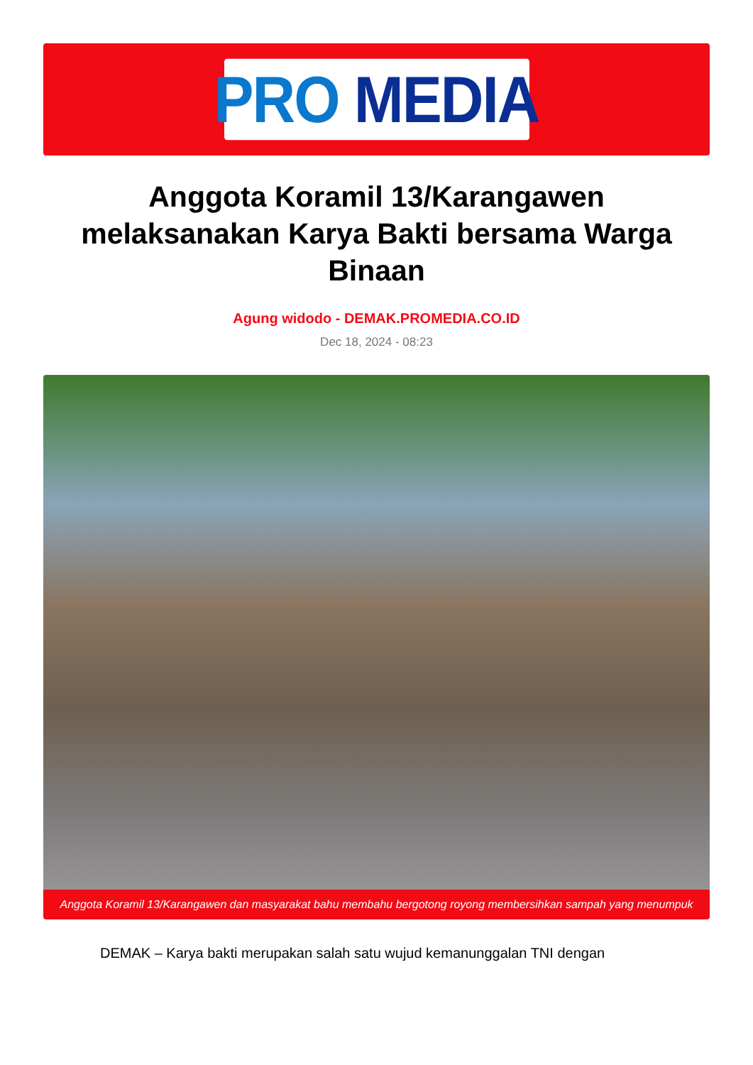PRO MEDIA
Anggota Koramil 13/Karangawen melaksanakan Karya Bakti bersama Warga Binaan
Agung widodo - DEMAK.PROMEDIA.CO.ID
Dec 18, 2024 - 08:23
Anggota Koramil 13/Karangawen dan masyarakat bahu membahu bergotong royong membersihkan sampah yang menumpuk
DEMAK – Karya bakti merupakan salah satu wujud kemanunggalan TNI dengan